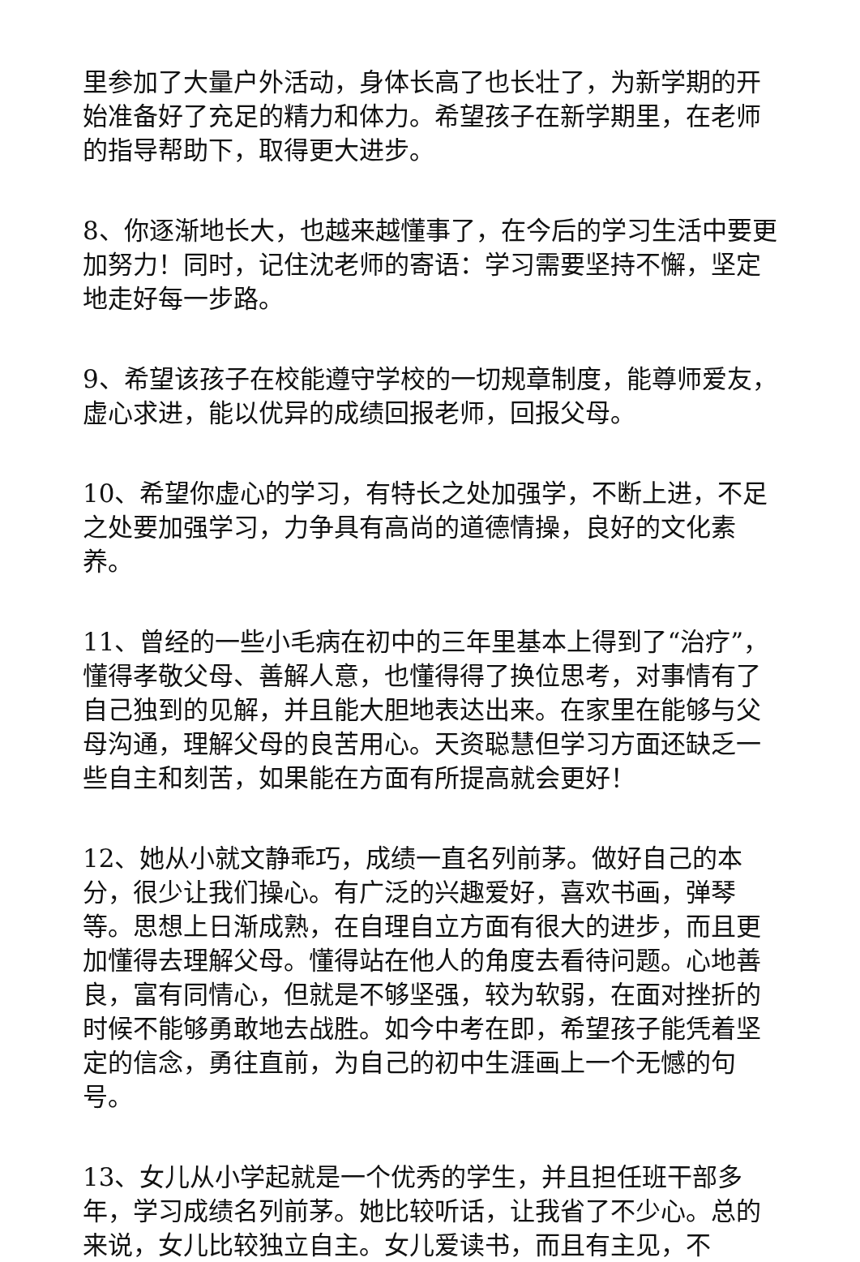里参加了大量户外活动，身体长高了也长壮了，为新学期的开始准备好了充足的精力和体力。希望孩子在新学期里，在老师的指导帮助下，取得更大进步。
8、你逐渐地长大，也越来越懂事了，在今后的学习生活中要更加努力！同时，记住沈老师的寄语：学习需要坚持不懈，坚定地走好每一步路。
9、希望该孩子在校能遵守学校的一切规章制度，能尊师爱友，虚心求进，能以优异的成绩回报老师，回报父母。
10、希望你虚心的学习，有特长之处加强学，不断上进，不足之处要加强学习，力争具有高尚的道德情操，良好的文化素养。
11、曾经的一些小毛病在初中的三年里基本上得到了“治疗”，懂得孝敬父母、善解人意，也懂得得了换位思考，对事情有了自己独到的见解，并且能大胆地表达出来。在家里在能够与父母沟通，理解父母的良苦用心。天资聪慧但学习方面还缺乏一些自主和刻苦，如果能在方面有所提高就会更好！
12、她从小就文静乖巧，成绩一直名列前茅。做好自己的本分，很少让我们操心。有广泛的兴趣爱好，喜欢书画，弹琴等。思想上日渐成熟，在自理自立方面有很大的进步，而且更加懂得去理解父母。懂得站在他人的角度去看待问题。心地善良，富有同情心，但就是不够坚强，较为软弱，在面对挫折的时候不能够勇敢地去战胜。如今中考在即，希望孩子能凭着坚定的信念，勇往直前，为自己的初中生涯画上一个无憾的句号。
13、女儿从小学起就是一个优秀的学生，并且担任班干部多年，学习成绩名列前茅。她比较听话，让我省了不少心。总的来说，女儿比较独立自主。女儿爱读书，而且有主见，不